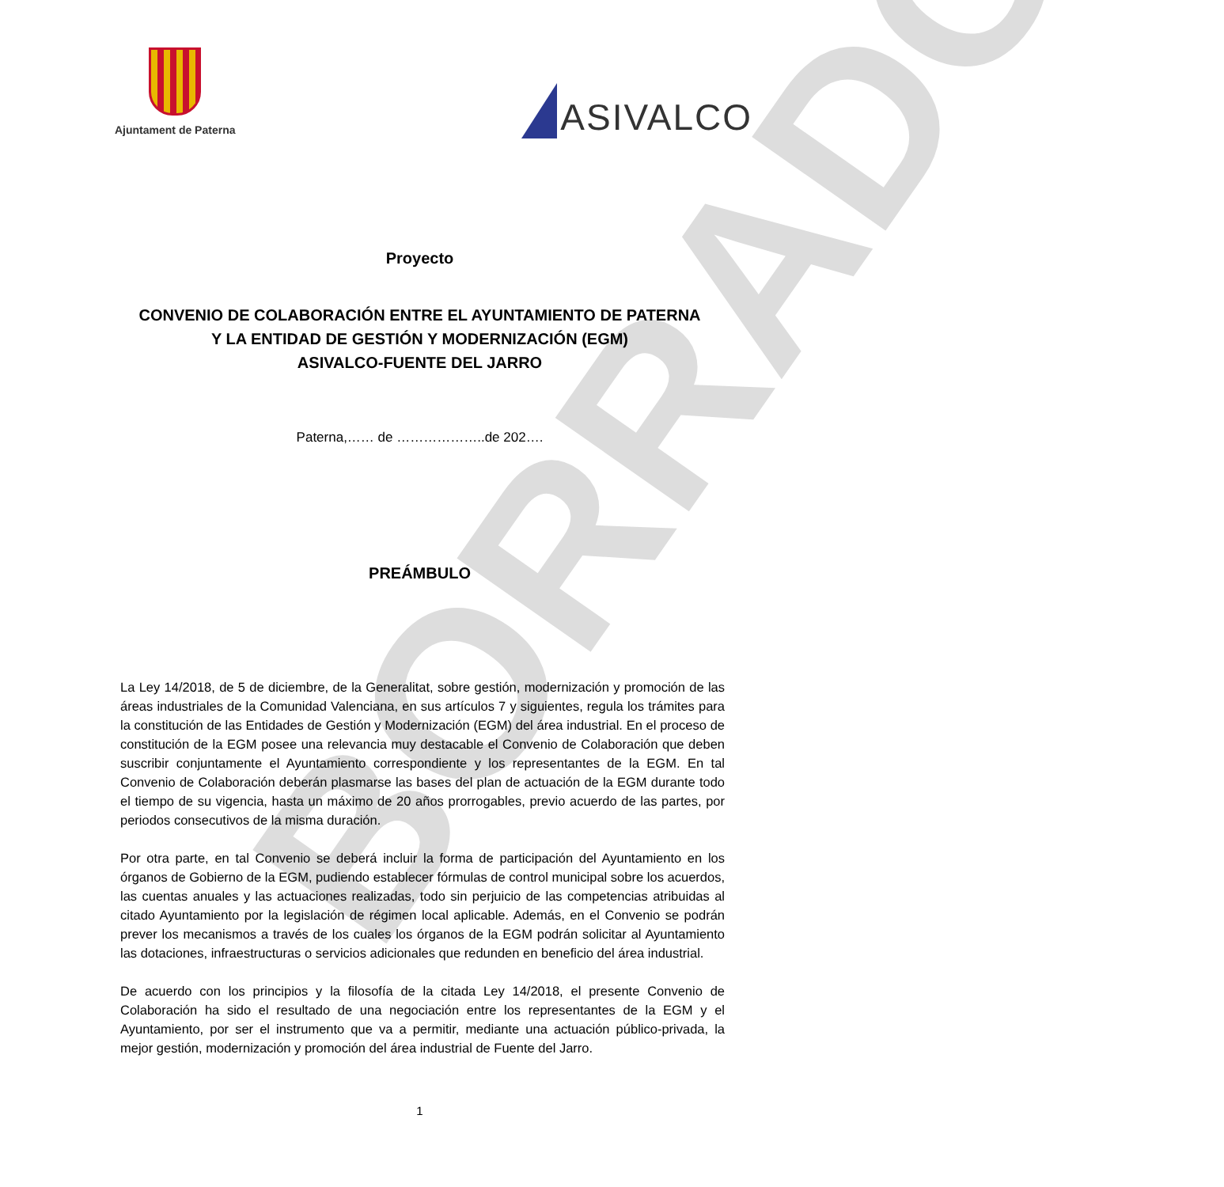BORRADOR
Ajuntament de Paterna
ASIVALCO
Proyecto
CONVENIO DE COLABORACIÓN ENTRE EL AYUNTAMIENTO DE PATERNA
Y LA ENTIDAD DE GESTIÓN Y MODERNIZACIÓN (EGM)
ASIVALCO-FUENTE DEL JARRO
Paterna,…… de ………………..de 202….
PREÁMBULO
La Ley 14/2018, de 5 de diciembre, de la Generalitat, sobre gestión, modernización y promoción de las áreas industriales de la Comunidad Valenciana, en sus artículos 7 y siguientes, regula los trámites para la constitución de las Entidades de Gestión y Modernización (EGM) del área industrial. En el proceso de constitución de la EGM posee una relevancia muy destacable el Convenio de Colaboración que deben suscribir conjuntamente el Ayuntamiento correspondiente y los representantes de la EGM. En tal Convenio de Colaboración deberán plasmarse las bases del plan de actuación de la EGM durante todo el tiempo de su vigencia, hasta un máximo de 20 años prorrogables, previo acuerdo de las partes, por periodos consecutivos de la misma duración.
Por otra parte, en tal Convenio se deberá incluir la forma de participación del Ayuntamiento en los órganos de Gobierno de la EGM, pudiendo establecer fórmulas de control municipal sobre los acuerdos, las cuentas anuales y las actuaciones realizadas, todo sin perjuicio de las competencias atribuidas al citado Ayuntamiento por la legislación de régimen local aplicable. Además, en el Convenio se podrán prever los mecanismos a través de los cuales los órganos de la EGM podrán solicitar al Ayuntamiento las dotaciones, infraestructuras o servicios adicionales que redunden en beneficio del área industrial.
De acuerdo con los principios y la filosofía de la citada Ley 14/2018, el presente Convenio de Colaboración ha sido el resultado de una negociación entre los representantes de la EGM y el Ayuntamiento, por ser el instrumento que va a permitir, mediante una actuación público-privada, la mejor gestión, modernización y promoción del área industrial de Fuente del Jarro.
1